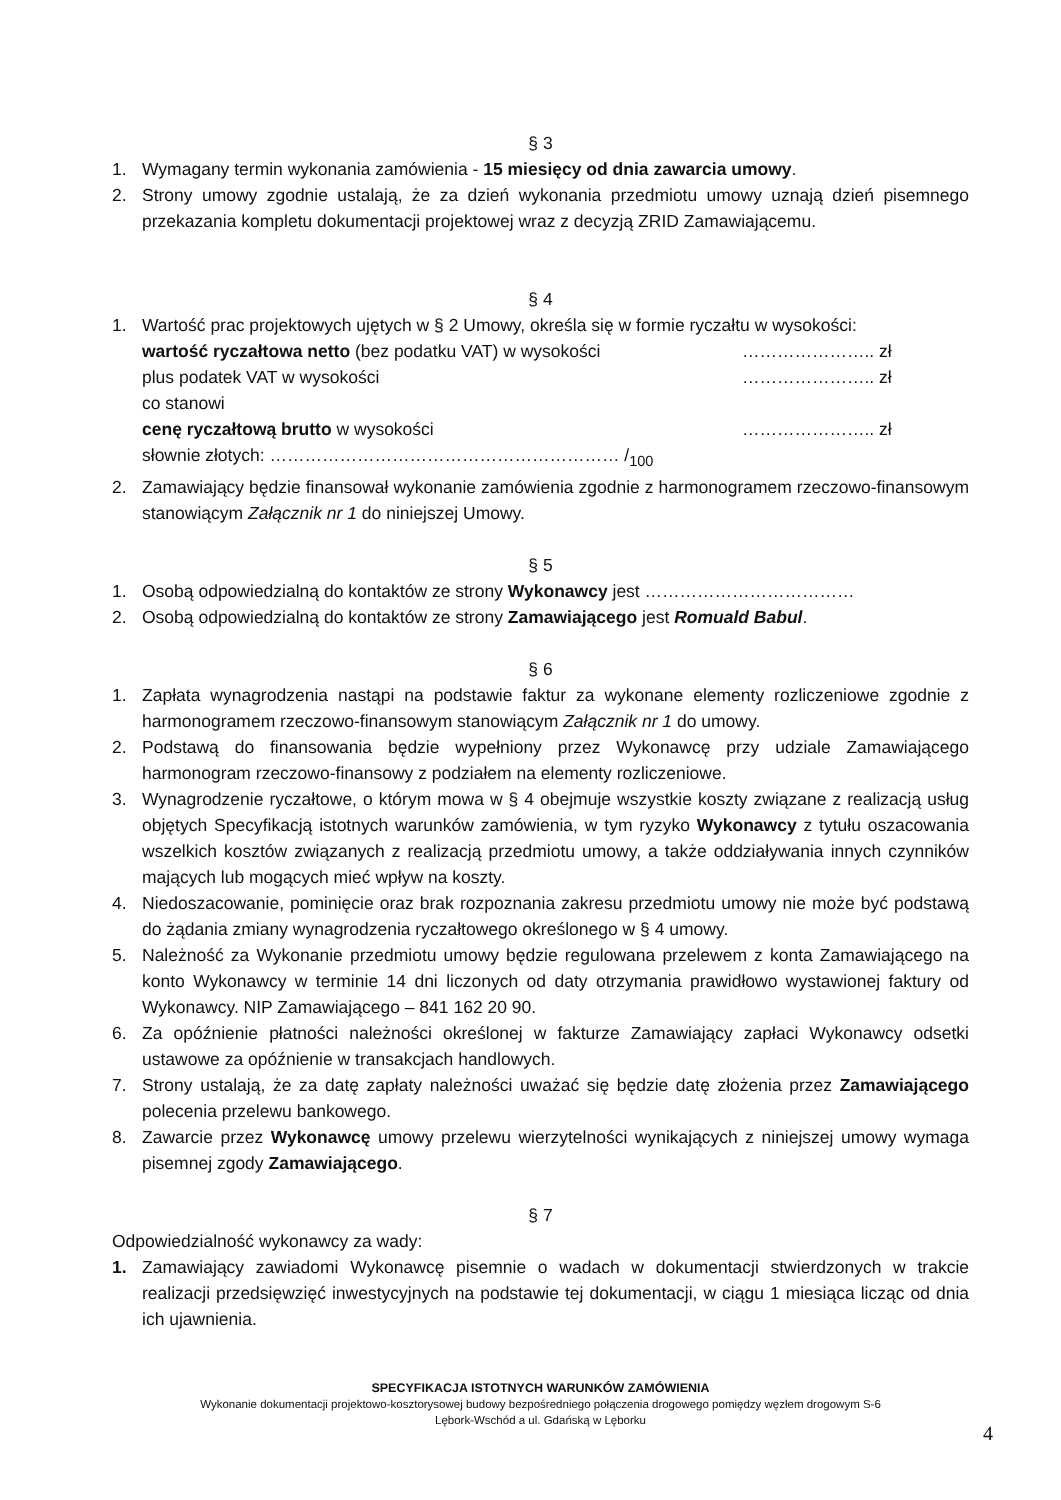§ 3
1. Wymagany termin wykonania zamówienia - 15 miesięcy od dnia zawarcia umowy.
2. Strony umowy zgodnie ustalają, że za dzień wykonania przedmiotu umowy uznają dzień pisemnego przekazania kompletu dokumentacji projektowej wraz z decyzją ZRID Zamawiającemu.
§ 4
1. Wartość prac projektowych ujętych w § 2 Umowy, określa się w formie ryczałtu w wysokości:
wartość ryczałtowa netto (bez podatku VAT) w wysokości ………………….. zł
plus podatek VAT w wysokości ………………….. zł
co stanowi
cenę ryczałtową brutto w wysokości ………………….. zł
słownie złotych: …………………………………………………… /<sub>100</sub>
2. Zamawiający będzie finansował wykonanie zamówienia zgodnie z harmonogramem rzeczowo-finansowym stanowiącym Załącznik nr 1 do niniejszej Umowy.
§ 5
1. Osobą odpowiedzialną do kontaktów ze strony Wykonawcy jest ………………………………
2. Osobą odpowiedzialną do kontaktów ze strony Zamawiającego jest Romuald Babul.
§ 6
1. Zapłata wynagrodzenia nastąpi na podstawie faktur za wykonane elementy rozliczeniowe zgodnie z harmonogramem rzeczowo-finansowym stanowiącym Załącznik nr 1 do umowy.
2. Podstawą do finansowania będzie wypełniony przez Wykonawcę przy udziale Zamawiającego harmonogram rzeczowo-finansowy z podziałem na elementy rozliczeniowe.
3. Wynagrodzenie ryczałtowe, o którym mowa w § 4 obejmuje wszystkie koszty związane z realizacją usług objętych Specyfikacją istotnych warunków zamówienia, w tym ryzyko Wykonawcy z tytułu oszacowania wszelkich kosztów związanych z realizacją przedmiotu umowy, a także oddziaływania innych czynników mających lub mogących mieć wpływ na koszty.
4. Niedoszacowanie, pominięcie oraz brak rozpoznania zakresu przedmiotu umowy nie może być podstawą do żądania zmiany wynagrodzenia ryczałtowego określonego w § 4 umowy.
5. Należność za Wykonanie przedmiotu umowy będzie regulowana przelewem z konta Zamawiającego na konto Wykonawcy w terminie 14 dni liczonych od daty otrzymania prawidłowo wystawionej faktury od Wykonawcy. NIP Zamawiającego – 841 162 20 90.
6. Za opóźnienie płatności należności określonej w fakturze Zamawiający zapłaci Wykonawcy odsetki ustawowe za opóźnienie w transakcjach handlowych.
7. Strony ustalają, że za datę zapłaty należności uważać się będzie datę złożenia przez Zamawiającego polecenia przelewu bankowego.
8. Zawarcie przez Wykonawcę umowy przelewu wierzytelności wynikających z niniejszej umowy wymaga pisemnej zgody Zamawiającego.
§ 7
Odpowiedzialność wykonawcy za wady:
1. Zamawiający zawiadomi Wykonawcę pisemnie o wadach w dokumentacji stwierdzonych w trakcie realizacji przedsięwzięć inwestycyjnych na podstawie tej dokumentacji, w ciągu 1 miesiąca licząc od dnia ich ujawnienia.
SPECYFIKACJA ISTOTNYCH WARUNKÓW ZAMÓWIENIA
Wykonanie dokumentacji projektowo-kosztorysowej budowy bezpośredniego połączenia drogowego pomiędzy węzłem drogowym S-6
Lębork-Wschód a ul. Gdańską w Lęborku
4